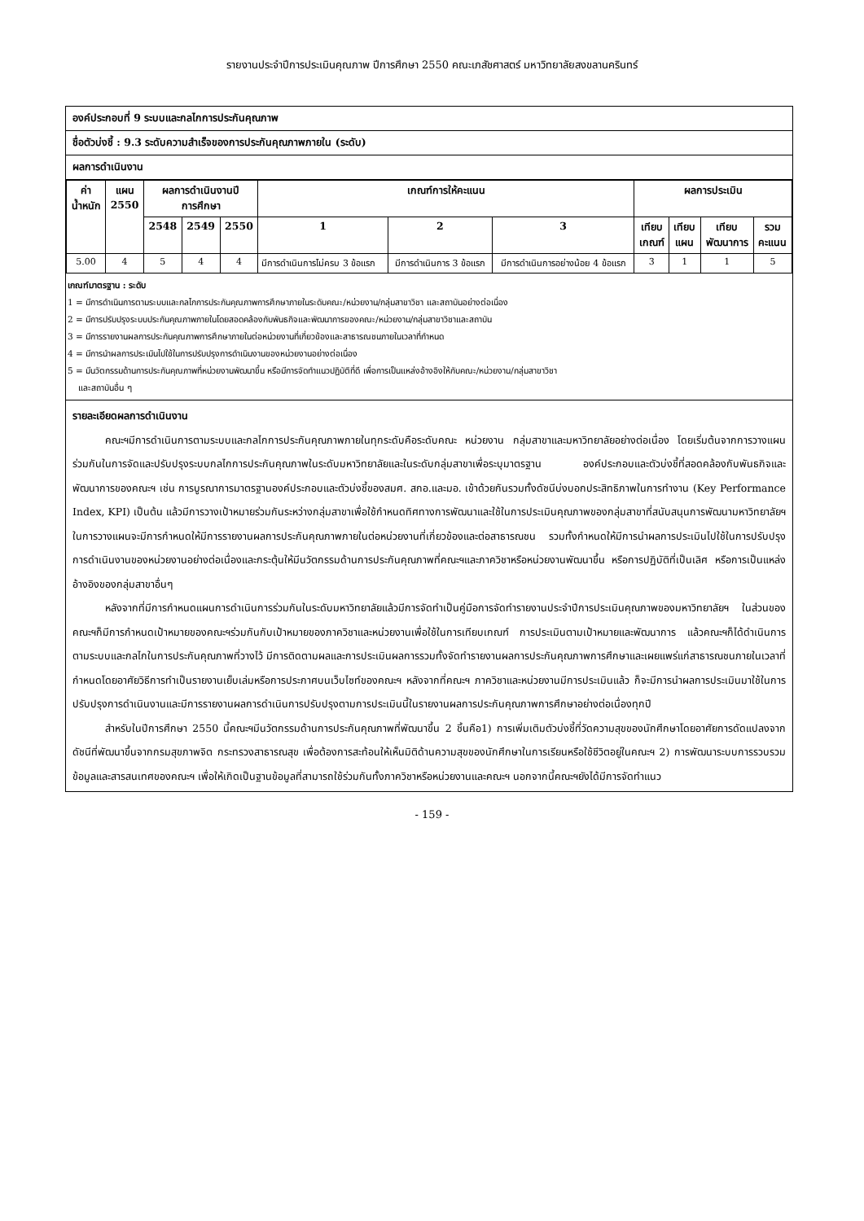รายงานประจำปีการประเมินคุณภาพ ปีการศึกษา 2550 คณะเภสัชศาสตร์ มหาวิทยาลัยสงขลานครินทร์
องค์ประกอบที่ 9 ระบบและกลไกการประกันคุณภาพ
ชื่อตัวบ่งชี้ : 9.3 ระดับความสำเร็จของการประกันคุณภาพภายใน (ระดับ)
ผลการดำเนินงาน
| ค่า น้ำหนัก | แผน 2550 | ผลการดำเนินงานปี การศึกษา | | | เกณฑ์การให้คะแนน | | | ผลการประเมิน | | | |
| --- | --- | --- | --- | --- | --- | --- | --- | --- | --- | --- | --- |
| | | 2548 | 2549 | 2550 | 1 | 2 | 3 | เทียบ เกณฑ์ | เทียบ แผน | เทียบ พัฒนาการ | รวม คะแนน |
| 5.00 | 4 | 5 | 4 | 4 | มีการดำเนินการไม่ครบ 3 ข้อแรก | มีการดำเนินการ 3 ข้อแรก | มีการดำเนินการอย่างน้อย 4 ข้อแรก | 3 | 1 | 1 | 5 |
เกณฑ์มาตรฐาน : ระดับ
1 = มีการดำเนินการตามระบบและกลไกการประกันคุณภาพการศึกษาภายในระดับคณะ/หน่วยงาน/กลุ่มสาขาวิชา และสถาบันอย่างต่อเนื่อง
2 = มีการปรับปรุงระบบประกันคุณภาพภายในโดยสอดคล้องกับพันธกิจและพัฒนาการของคณะ/หน่วยงาน/กลุ่มสาขาวิชาและสถาบัน
3 = มีการรายงานผลการประกันคุณภาพการศึกษาภายในต่อหน่วยงานที่เกี่ยวข้องและสาธารณชนภายในเวลาที่กำหนด
4 = มีการนำผลการประเมินไปใช้ในการปรับปรุงการดำเนินงานของหน่วยงานอย่างต่อเนื่อง
5 = มีนวัตกรรมด้านการประกันคุณภาพที่หน่วยงานพัฒนาขึ้น หรือมีการจัดทำแนวปฏิบัติที่ดี เพื่อการเป็นแหล่งอ้างอิงให้กับคณะ/หน่วยงาน/กลุ่มสาขาวิชา
และสถาบันอื่น ๆ
รายละเอียดผลการดำเนินงาน
คณะฯมีการดำเนินการตามระบบและกลไกการประกันคุณภาพภายในทุกระดับคือระดับคณะ หน่วยงาน กลุ่มสาขาและมหาวิทยาลัยอย่างต่อเนื่อง โดยเริ่มต้นจากการวางแผนร่วมกันในการจัดและปรับปรุงระบบกลไกการประกันคุณภาพในระดับมหาวิทยาลัยและในระดับกลุ่มสาขาเพื่อระบุมาตรฐาน องค์ประกอบและตัวบ่งชี้ที่สอดคล้องกับพันธกิจและพัฒนาการของคณะฯ เช่น การบูรณาการมาตรฐานองค์ประกอบและตัวบ่งชี้ของสมศ. สกอ.และมอ. เข้าด้วยกันรวมทั้งดัชนีบ่งบอกประสิทธิภาพในการทำงาน (Key Performance Index, KPI) เป็นต้น แล้วมีการวางเป้าหมายร่วมกันระหว่างกลุ่มสาขาเพื่อใช้กำหนดทิศทางการพัฒนาและใช้ในการประเมินคุณภาพของกลุ่มสาขาที่สนับสนุนการพัฒนามหาวิทยาลัยฯ ในการวางแผนจะมีการกำหนดให้มีการรายงานผลการประกันคุณภาพภายในต่อหน่วยงานที่เกี่ยวข้องและต่อสาธารณชน รวมทั้งกำหนดให้มีการนำผลการประเมินไปใช้ในการปรับปรุงการดำเนินงานของหน่วยงานอย่างต่อเนื่องและกระตุ้นให้มีนวัตกรรมด้านการประกันคุณภาพที่คณะฯและภาควิชาหรือหน่วยงานพัฒนาขึ้น หรือการปฏิบัติที่เป็นเลิศ หรือการเป็นแหล่งอ้างอิงของกลุ่มสาขาอื่นๆ
หลังจากที่มีการกำหนดแผนการดำเนินการร่วมกันในระดับมหาวิทยาลัยแล้วมีการจัดทำเป็นคู่มือการจัดทำรายงานประจำปีการประเมินคุณภาพของมหาวิทยาลัยฯ ในส่วนของคณะฯก็มีการกำหนดเป้าหมายของคณะฯร่วมกันกับเป้าหมายของภาควิชาและหน่วยงานเพื่อใช้ในการเทียบเกณฑ์ การประเมินตามเป้าหมายและพัฒนาการ แล้วคณะฯก็ได้ดำเนินการตามระบบและกลไกในการประกันคุณภาพที่วางไว้ มีการติดตามผลและการประเมินผลการรวมทั้งจัดทำรายงานผลการประกันคุณภาพการศึกษาและเผยแพร่แก่สาธารณชนภายในเวลาที่กำหนดโดยอาศัยวิธีการทำเป็นรายงานเย็บเล่มหรือการประกาศบนเว็บไซท์ของคณะฯ หลังจากที่คณะฯ ภาควิชาและหน่วยงานมีการประเมินแล้ว ก็จะมีการนำผลการประเมินมาใช้ในการปรับปรุงการดำเนินงานและมีการรายงานผลการดำเนินการปรับปรุงตามการประเมินนี้ในรายงานผลการประกันคุณภาพการศึกษาอย่างต่อเนื่องทุกปี
สำหรับในปีการศึกษา 2550 นี้คณะฯมีนวัตกรรมด้านการประกันคุณภาพที่พัฒนาขึ้น 2 ชิ้นคือ1) การเพิ่มเติมตัวบ่งชี้ที่วัดความสุขของนักศึกษาโดยอาศัยการดัดแปลงจากดัชนีที่พัฒนาขึ้นจากกรมสุขภาพจิต กระทรวงสาธารณสุข เพื่อต้องการสะท้อนให้เห็นมิติด้านความสุขของนักศึกษาในการเรียนหรือใช้ชีวิตอยู่ในคณะฯ 2) การพัฒนาระบบการรวบรวมข้อมูลและสารสนเทศของคณะฯ เพื่อให้เกิดเป็นฐานข้อมูลที่สามารถใช้ร่วมกันทั้งภาควิชาหรือหน่วยงานและคณะฯ นอกจากนี้คณะฯยังได้มีการจัดทำแนว
- 159 -